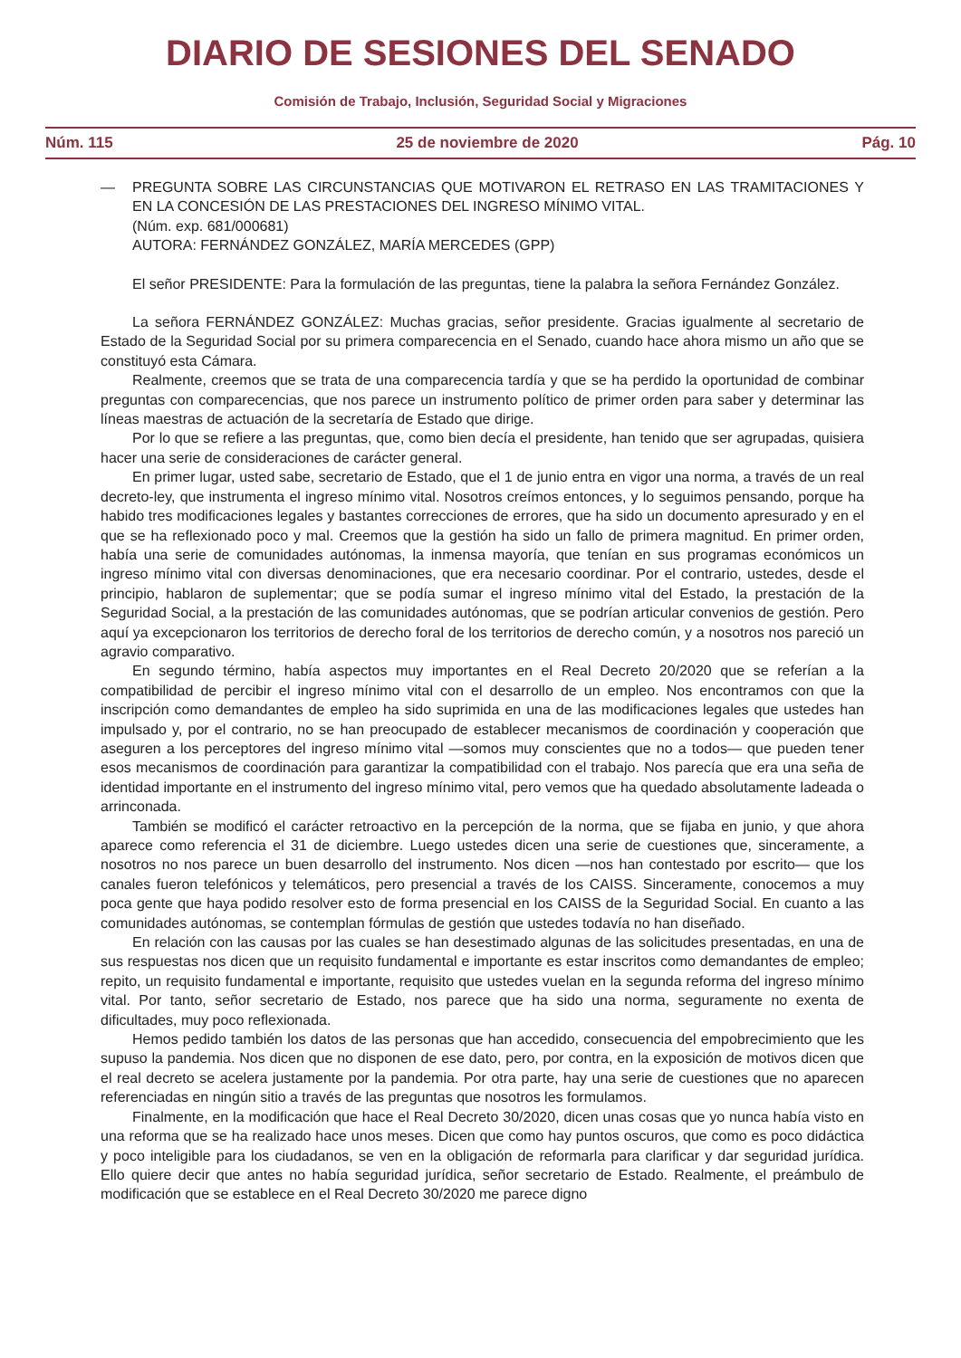DIARIO DE SESIONES DEL SENADO
Comisión de Trabajo, Inclusión, Seguridad Social y Migraciones
Núm. 115 25 de noviembre de 2020 Pág. 10
— PREGUNTA SOBRE LAS CIRCUNSTANCIAS QUE MOTIVARON EL RETRASO EN LAS TRAMITACIONES Y EN LA CONCESIÓN DE LAS PRESTACIONES DEL INGRESO MÍNIMO VITAL.
(Núm. exp. 681/000681)
AUTORA: FERNÁNDEZ GONZÁLEZ, MARÍA MERCEDES (GPP)
El señor PRESIDENTE: Para la formulación de las preguntas, tiene la palabra la señora Fernández González.
La señora FERNÁNDEZ GONZÁLEZ: Muchas gracias, señor presidente. Gracias igualmente al secretario de Estado de la Seguridad Social por su primera comparecencia en el Senado, cuando hace ahora mismo un año que se constituyó esta Cámara.
Realmente, creemos que se trata de una comparecencia tardía y que se ha perdido la oportunidad de combinar preguntas con comparecencias, que nos parece un instrumento político de primer orden para saber y determinar las líneas maestras de actuación de la secretaría de Estado que dirige.
Por lo que se refiere a las preguntas, que, como bien decía el presidente, han tenido que ser agrupadas, quisiera hacer una serie de consideraciones de carácter general.
En primer lugar, usted sabe, secretario de Estado, que el 1 de junio entra en vigor una norma, a través de un real decreto-ley, que instrumenta el ingreso mínimo vital. Nosotros creímos entonces, y lo seguimos pensando, porque ha habido tres modificaciones legales y bastantes correcciones de errores, que ha sido un documento apresurado y en el que se ha reflexionado poco y mal. Creemos que la gestión ha sido un fallo de primera magnitud. En primer orden, había una serie de comunidades autónomas, la inmensa mayoría, que tenían en sus programas económicos un ingreso mínimo vital con diversas denominaciones, que era necesario coordinar. Por el contrario, ustedes, desde el principio, hablaron de suplementar; que se podía sumar el ingreso mínimo vital del Estado, la prestación de la Seguridad Social, a la prestación de las comunidades autónomas, que se podrían articular convenios de gestión. Pero aquí ya excepcionaron los territorios de derecho foral de los territorios de derecho común, y a nosotros nos pareció un agravio comparativo.
En segundo término, había aspectos muy importantes en el Real Decreto 20/2020 que se referían a la compatibilidad de percibir el ingreso mínimo vital con el desarrollo de un empleo. Nos encontramos con que la inscripción como demandantes de empleo ha sido suprimida en una de las modificaciones legales que ustedes han impulsado y, por el contrario, no se han preocupado de establecer mecanismos de coordinación y cooperación que aseguren a los perceptores del ingreso mínimo vital —somos muy conscientes que no a todos— que pueden tener esos mecanismos de coordinación para garantizar la compatibilidad con el trabajo. Nos parecía que era una seña de identidad importante en el instrumento del ingreso mínimo vital, pero vemos que ha quedado absolutamente ladeada o arrinconada.
También se modificó el carácter retroactivo en la percepción de la norma, que se fijaba en junio, y que ahora aparece como referencia el 31 de diciembre. Luego ustedes dicen una serie de cuestiones que, sinceramente, a nosotros no nos parece un buen desarrollo del instrumento. Nos dicen —nos han contestado por escrito— que los canales fueron telefónicos y telemáticos, pero presencial a través de los CAISS. Sinceramente, conocemos a muy poca gente que haya podido resolver esto de forma presencial en los CAISS de la Seguridad Social. En cuanto a las comunidades autónomas, se contemplan fórmulas de gestión que ustedes todavía no han diseñado.
En relación con las causas por las cuales se han desestimado algunas de las solicitudes presentadas, en una de sus respuestas nos dicen que un requisito fundamental e importante es estar inscritos como demandantes de empleo; repito, un requisito fundamental e importante, requisito que ustedes vuelan en la segunda reforma del ingreso mínimo vital. Por tanto, señor secretario de Estado, nos parece que ha sido una norma, seguramente no exenta de dificultades, muy poco reflexionada.
Hemos pedido también los datos de las personas que han accedido, consecuencia del empobrecimiento que les supuso la pandemia. Nos dicen que no disponen de ese dato, pero, por contra, en la exposición de motivos dicen que el real decreto se acelera justamente por la pandemia. Por otra parte, hay una serie de cuestiones que no aparecen referenciadas en ningún sitio a través de las preguntas que nosotros les formulamos.
Finalmente, en la modificación que hace el Real Decreto 30/2020, dicen unas cosas que yo nunca había visto en una reforma que se ha realizado hace unos meses. Dicen que como hay puntos oscuros, que como es poco didáctica y poco inteligible para los ciudadanos, se ven en la obligación de reformarla para clarificar y dar seguridad jurídica. Ello quiere decir que antes no había seguridad jurídica, señor secretario de Estado. Realmente, el preámbulo de modificación que se establece en el Real Decreto 30/2020 me parece digno